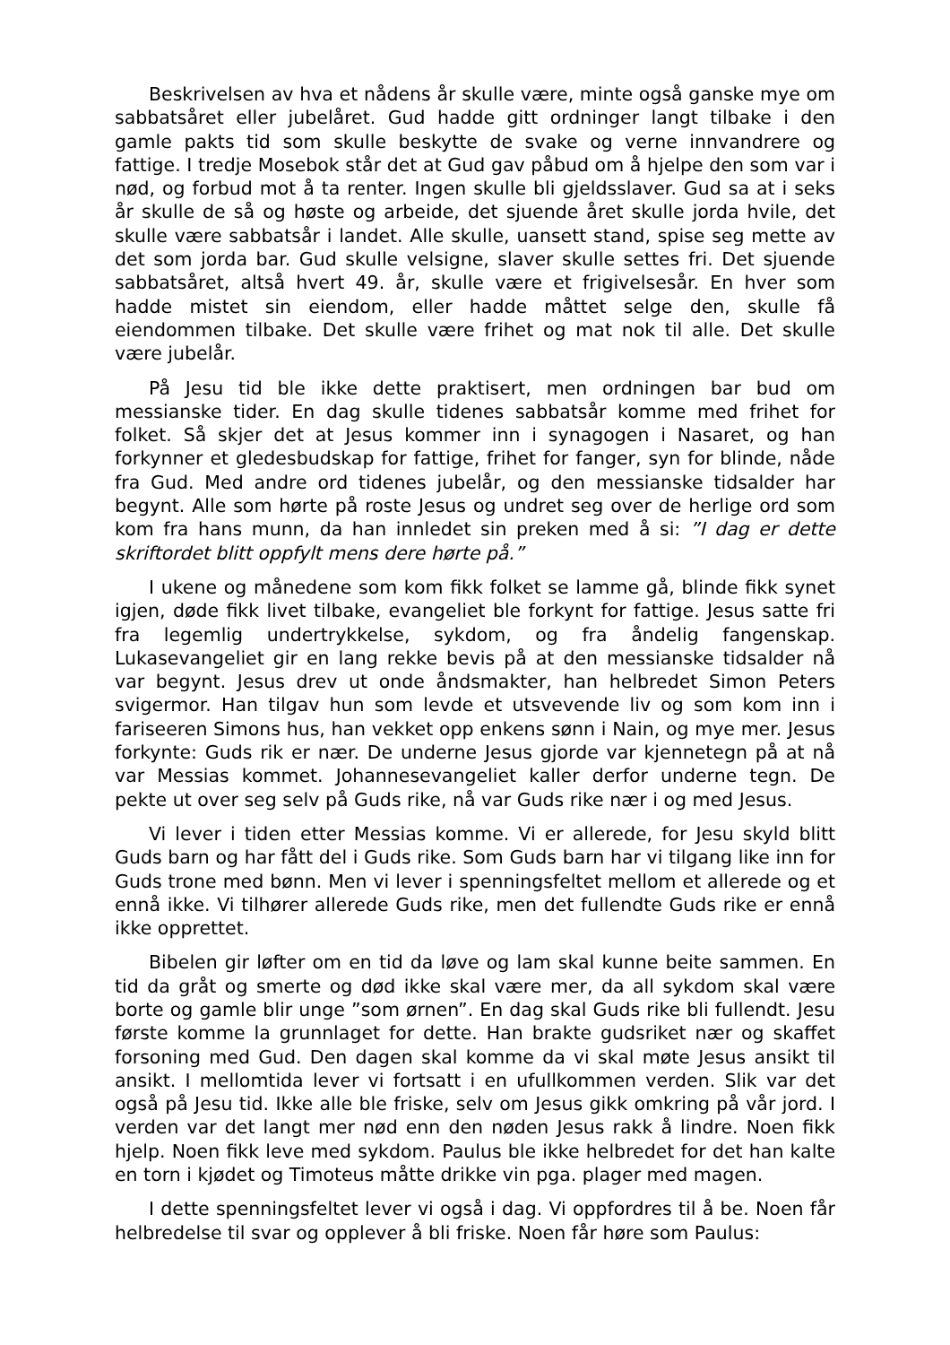Beskrivelsen av hva et nådens år skulle være, minte også ganske mye om sabbatsåret eller jubelåret. Gud hadde gitt ordninger langt tilbake i den gamle pakts tid som skulle beskytte de svake og verne innvandrere og fattige. I tredje Mosebok står det at Gud gav påbud om å hjelpe den som var i nød, og forbud mot å ta renter. Ingen skulle bli gjeldsslaver. Gud sa at i seks år skulle de så og høste og arbeide, det sjuende året skulle jorda hvile, det skulle være sabbatsår i landet. Alle skulle, uansett stand, spise seg mette av det som jorda bar. Gud skulle velsigne, slaver skulle settes fri. Det sjuende sabbatsåret, altså hvert 49. år, skulle være et frigivelsesår. En hver som hadde mistet sin eiendom, eller hadde måttet selge den, skulle få eiendommen tilbake. Det skulle være frihet og mat nok til alle. Det skulle være jubelår.
På Jesu tid ble ikke dette praktisert, men ordningen bar bud om messianske tider. En dag skulle tidenes sabbatsår komme med frihet for folket. Så skjer det at Jesus kommer inn i synagogen i Nasaret, og han forkynner et gledesbudskap for fattige, frihet for fanger, syn for blinde, nåde fra Gud. Med andre ord tidenes jubelår, og den messianske tidsalder har begynt. Alle som hørte på roste Jesus og undret seg over de herlige ord som kom fra hans munn, da han innledet sin preken med å si: ”I dag er dette skriftordet blitt oppfylt mens dere hørte på.”
I ukene og månedene som kom fikk folket se lamme gå, blinde fikk synet igjen, døde fikk livet tilbake, evangeliet ble forkynt for fattige. Jesus satte fri fra legemlig undertrykkelse, sykdom, og fra åndelig fangenskap. Lukasevangeliet gir en lang rekke bevis på at den messianske tidsalder nå var begynt. Jesus drev ut onde åndsmakter, han helbredet Simon Peters svigermor. Han tilgav hun som levde et utsvevende liv og som kom inn i fariseeren Simons hus, han vekket opp enkens sønn i Nain, og mye mer. Jesus forkynte: Guds rik er nær. De underne Jesus gjorde var kjennetegn på at nå var Messias kommet. Johannesevangeliet kaller derfor underne tegn. De pekte ut over seg selv på Guds rike, nå var Guds rike nær i og med Jesus.
Vi lever i tiden etter Messias komme. Vi er allerede, for Jesu skyld blitt Guds barn og har fått del i Guds rike. Som Guds barn har vi tilgang like inn for Guds trone med bønn. Men vi lever i spenningsfeltet mellom et allerede og et ennå ikke. Vi tilhører allerede Guds rike, men det fullendte Guds rike er ennå ikke opprettet.
Bibelen gir løfter om en tid da løve og lam skal kunne beite sammen. En tid da gråt og smerte og død ikke skal være mer, da all sykdom skal være borte og gamle blir unge ”som ørnen”. En dag skal Guds rike bli fullendt. Jesu første komme la grunnlaget for dette. Han brakte gudsriket nær og skaffet forsoning med Gud. Den dagen skal komme da vi skal møte Jesus ansikt til ansikt. I mellomtida lever vi fortsatt i en ufullkommen verden. Slik var det også på Jesu tid. Ikke alle ble friske, selv om Jesus gikk omkring på vår jord. I verden var det langt mer nød enn den nøden Jesus rakk å lindre. Noen fikk hjelp. Noen fikk leve med sykdom. Paulus ble ikke helbredet for det han kalte en torn i kjødet og Timoteus måtte drikke vin pga. plager med magen.
I dette spenningsfeltet lever vi også i dag. Vi oppfordres til å be. Noen får helbredelse til svar og opplever å bli friske. Noen får høre som Paulus: